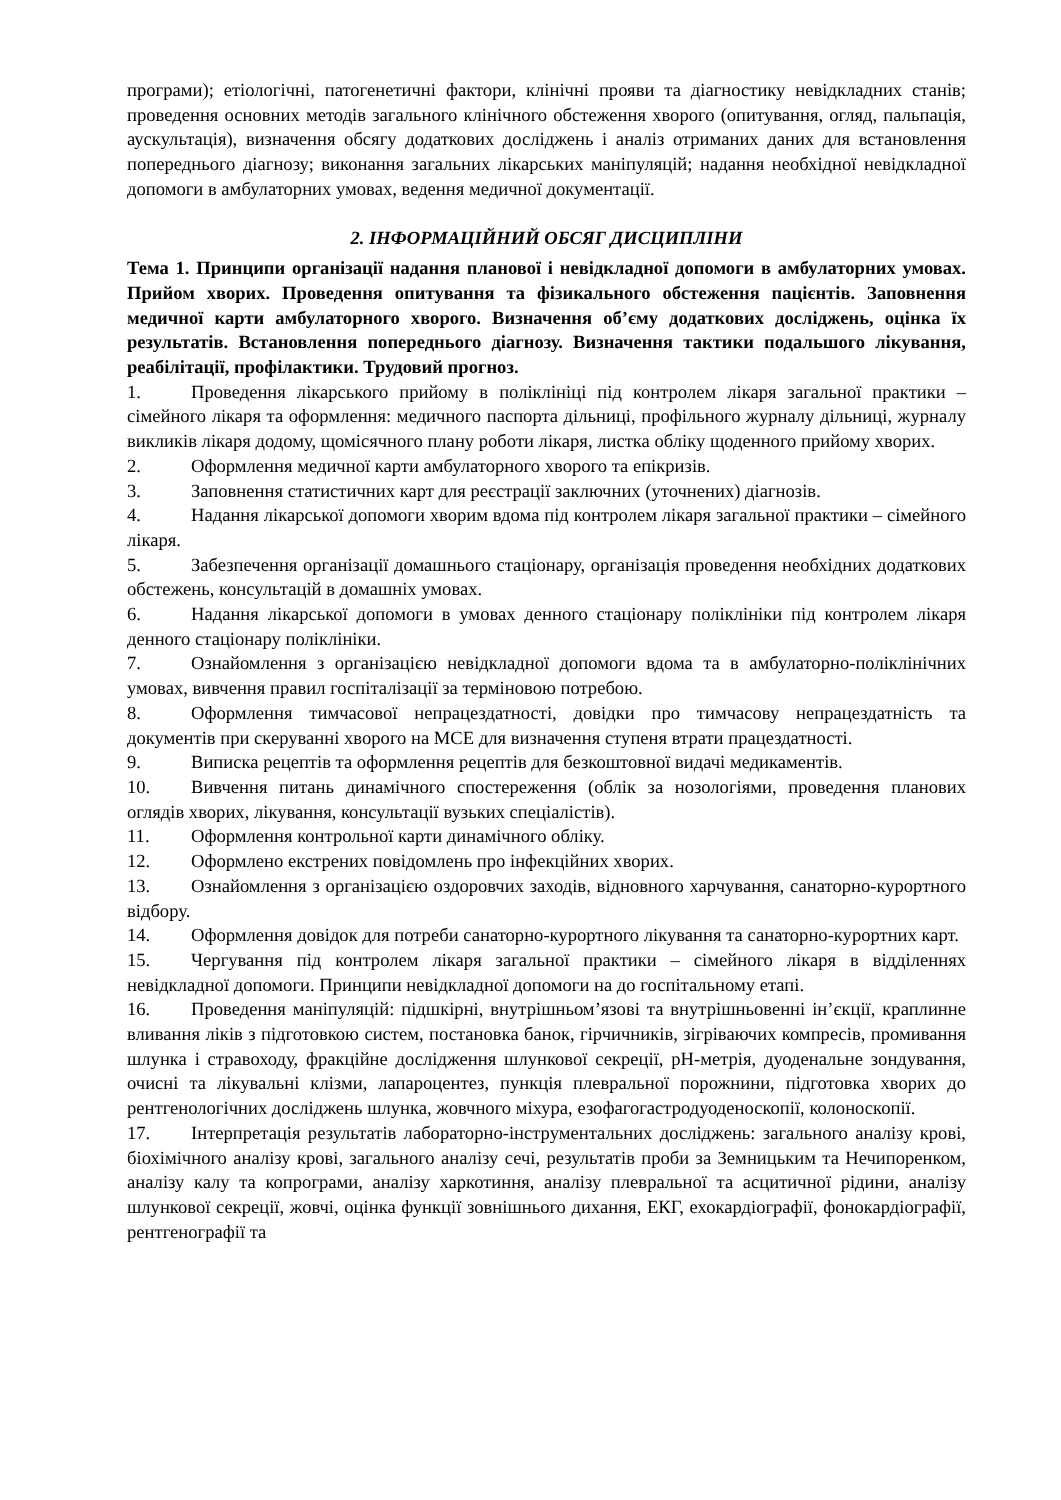програми); етіологічні, патогенетичні фактори, клінічні прояви та діагностику невідкладних станів; проведення основних методів загального клінічного обстеження хворого (опитування, огляд, пальпація, аускультація), визначення обсягу додаткових досліджень і аналіз отриманих даних для встановлення попереднього діагнозу; виконання загальних лікарських маніпуляцій; надання необхідної невідкладної допомоги в амбулаторних умовах, ведення медичної документації.
2. ІНФОРМАЦІЙНИЙ ОБСЯГ ДИСЦИПЛІНИ
Тема 1. Принципи організації надання планової і невідкладної допомоги в амбулаторних умовах. Прийом хворих. Проведення опитування та фізикального обстеження пацієнтів. Заповнення медичної карти амбулаторного хворого. Визначення об’єму додаткових досліджень, оцінка їх результатів. Встановлення попереднього діагнозу. Визначення тактики подальшого лікування, реабілітації, профілактики. Трудовий прогноз.
1. Проведення лікарського прийому в поліклініці під контролем лікаря загальної практики – сімейного лікаря та оформлення: медичного паспорта дільниці, профільного журналу дільниці, журналу викликів лікаря додому, щомісячного плану роботи лікаря, листка обліку щоденного прийому хворих.
2. Оформлення медичної карти амбулаторного хворого та епікризів.
3. Заповнення статистичних карт для реєстрації заключних (уточнених) діагнозів.
4. Надання лікарської допомоги хворим вдома під контролем лікаря загальної практики – сімейного лікаря.
5. Забезпечення організації домашнього стаціонару, організація проведення необхідних додаткових обстежень, консультацій в домашніх умовах.
6. Надання лікарської допомоги в умовах денного стаціонару поліклініки під контролем лікаря денного стаціонару поліклініки.
7. Ознайомлення з організацією невідкладної допомоги вдома та в амбулаторно-поліклінічних умовах, вивчення правил госпіталізації за терміновою потребою.
8. Оформлення тимчасової непрацездатності, довідки про тимчасову непрацездатність та документів при скеруванні хворого на МСЕ для визначення ступеня втрати працездатності.
9. Виписка рецептів та оформлення рецептів для безкоштовної видачі медикаментів.
10. Вивчення питань динамічного спостереження (облік за нозологіями, проведення планових оглядів хворих, лікування, консультації вузьких спеціалістів).
11. Оформлення контрольної карти динамічного обліку.
12. Оформлено екстрених повідомлень про інфекційних хворих.
13. Ознайомлення з організацією оздоровчих заходів, відновного харчування, санаторно-курортного відбору.
14. Оформлення довідок для потреби санаторно-курортного лікування та санаторно-курортних карт.
15. Чергування під контролем лікаря загальної практики – сімейного лікаря в відділеннях невідкладної допомоги. Принципи невідкладної допомоги на до госпітальному етапі.
16. Проведення маніпуляцій: підшкірні, внутрішньом’язові та внутрішньовенні ін’єкції, краплинне вливання ліків з підготовкою систем, постановка банок, гірчичників, зігріваючих компресів, промивання шлунка і стравоходу, фракційне дослідження шлункової секреції, pH-метрія, дуоденальне зондування, очисні та лікувальні клізми, лапароцентез, пункція плевральної порожнини, підготовка хворих до рентгенологічних досліджень шлунка, жовчного міхура, езофагогастродуоденоскопії, колоноскопії.
17. Інтерпретація результатів лабораторно-інструментальних досліджень: загального аналізу крові, біохімічного аналізу крові, загального аналізу сечі, результатів проби за Земницьким та Нечипоренком, аналізу калу та копрограми, аналізу харкотиння, аналізу плевральної та асцитичної рідини, аналізу шлункової секреції, жовчі, оцінка функції зовнішнього дихання, ЕКГ, ехокардіографії, фонокардіографії, рентгенографії та